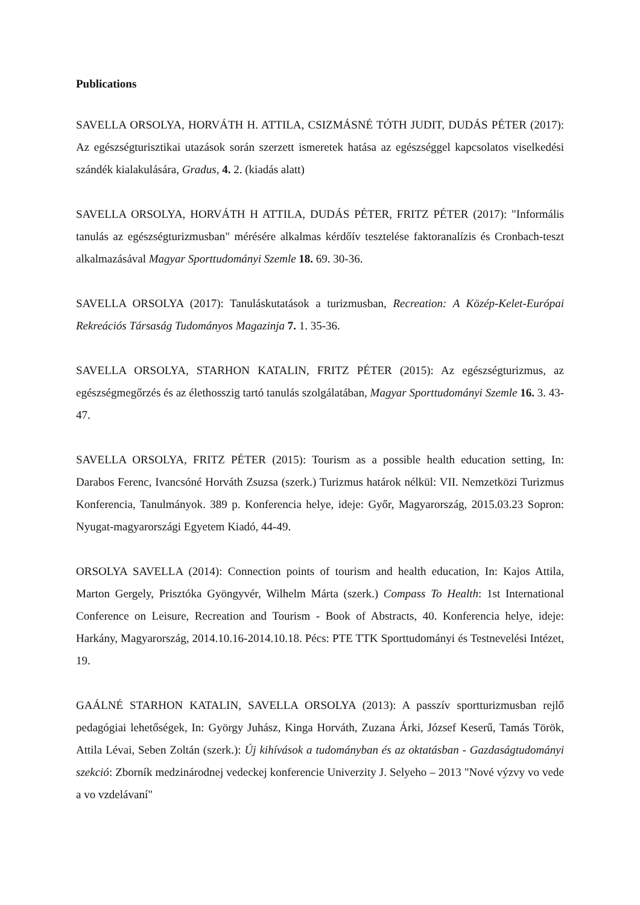Publications
SAVELLA ORSOLYA, HORVÁTH H. ATTILA, CSIZMÁSNÉ TÓTH JUDIT, DUDÁS PÉTER (2017): Az egészségturisztikai utazások során szerzett ismeretek hatása az egészséggel kapcsolatos viselkedési szándék kialakulására, Gradus, 4. 2. (kiadás alatt)
SAVELLA ORSOLYA, HORVÁTH H ATTILA, DUDÁS PÉTER, FRITZ PÉTER (2017): "Informális tanulás az egészségturizmusban" mérésére alkalmas kérdőív tesztelése faktoranalízis és Cronbach-teszt alkalmazásával Magyar Sporttudományi Szemle 18. 69. 30-36.
SAVELLA ORSOLYA (2017): Tanuláskutatások a turizmusban, Recreation: A Közép-Kelet-Európai Rekreációs Társaság Tudományos Magazinja 7. 1. 35-36.
SAVELLA ORSOLYA, STARHON KATALIN, FRITZ PÉTER (2015): Az egészségturizmus, az egészségmegőrzés és az élethosszig tartó tanulás szolgálatában, Magyar Sporttudományi Szemle 16. 3. 43-47.
SAVELLA ORSOLYA, FRITZ PÉTER (2015): Tourism as a possible health education setting, In: Darabos Ferenc, Ivancsóné Horváth Zsuzsa (szerk.) Turizmus határok nélkül: VII. Nemzetközi Turizmus Konferencia, Tanulmányok. 389 p. Konferencia helye, ideje: Győr, Magyarország, 2015.03.23 Sopron: Nyugat-magyarországi Egyetem Kiadó, 44-49.
ORSOLYA SAVELLA (2014): Connection points of tourism and health education, In: Kajos Attila, Marton Gergely, Prisztóka Gyöngyvér, Wilhelm Márta (szerk.) Compass To Health: 1st International Conference on Leisure, Recreation and Tourism - Book of Abstracts, 40. Konferencia helye, ideje: Harkány, Magyarország, 2014.10.16-2014.10.18. Pécs: PTE TTK Sporttudományi és Testnevelési Intézet, 19.
GAÁLNÉ STARHON KATALIN, SAVELLA ORSOLYA (2013): A passzív sportturizmusban rejlő pedagógiai lehetőségek, In: György Juhász, Kinga Horváth, Zuzana Árki, József Keserű, Tamás Török, Attila Lévai, Seben Zoltán (szerk.): Új kihívások a tudományban és az oktatásban - Gazdaságtudományi szekció: Zborník medzinárodnej vedeckej konferencie Univerzity J. Selyeho – 2013 "Nové výzvy vo vede a vo vzdelávaní"